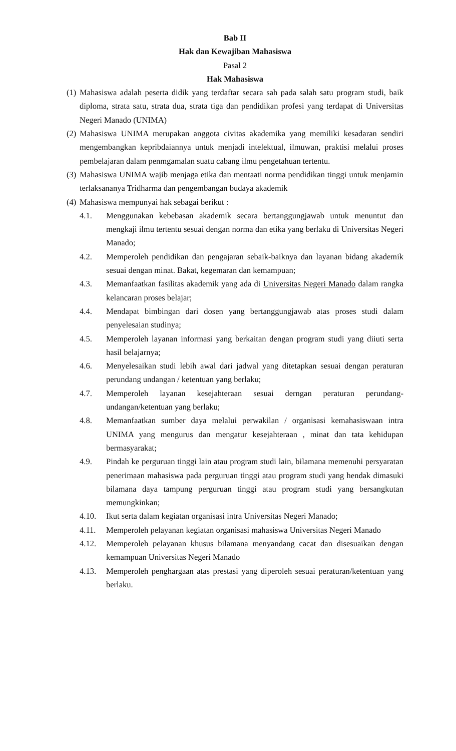Bab II
Hak dan Kewajiban Mahasiswa
Pasal 2
Hak Mahasiswa
(1) Mahasiswa adalah peserta didik yang terdaftar secara sah pada salah satu program studi, baik diploma, strata satu, strata dua, strata tiga dan pendidikan profesi yang terdapat di Universitas Negeri Manado (UNIMA)
(2) Mahasiswa UNIMA merupakan anggota civitas akademika yang memiliki kesadaran sendiri mengembangkan kepribdaiannya untuk menjadi intelektual, ilmuwan, praktisi melalui proses pembelajaran dalam penmgamalan suatu cabang ilmu pengetahuan tertentu.
(3) Mahasiswa UNIMA wajib menjaga etika dan mentaati norma pendidikan tinggi untuk menjamin terlaksananya Tridharma dan pengembangan budaya akademik
(4) Mahasiswa mempunyai hak sebagai berikut :
4.1. Menggunakan kebebasan akademik secara bertanggungjawab untuk menuntut dan mengkaji ilmu tertentu sesuai dengan norma dan etika yang berlaku di Universitas Negeri Manado;
4.2. Memperoleh pendidikan dan pengajaran sebaik-baiknya dan layanan bidang akademik sesuai dengan minat. Bakat, kegemaran dan kemampuan;
4.3. Memanfaatkan fasilitas akademik yang ada di Universitas Negeri Manado dalam rangka kelancaran proses belajar;
4.4. Mendapat bimbingan dari dosen yang bertanggungjawab atas proses studi dalam penyelesaian studinya;
4.5. Memperoleh layanan informasi yang berkaitan dengan program studi yang diiuti serta hasil belajarnya;
4.6. Menyelesaikan studi lebih awal dari jadwal yang ditetapkan sesuai dengan peraturan perundang undangan / ketentuan yang berlaku;
4.7. Memperoleh layanan kesejahteraan sesuai derngan peraturan perundang-undangan/ketentuan yang berlaku;
4.8. Memanfaatkan sumber daya melalui perwakilan / organisasi kemahasiswaan intra UNIMA yang mengurus dan mengatur kesejahteraan , minat dan tata kehidupan bermasyarakat;
4.9. Pindah ke perguruan tinggi lain atau program studi lain, bilamana memenuhi persyaratan penerimaan mahasiswa pada perguruan tinggi atau program studi yang hendak dimasuki bilamana daya tampung perguruan tinggi atau program studi yang bersangkutan memungkinkan;
4.10. Ikut serta dalam kegiatan organisasi intra Universitas Negeri Manado;
4.11. Memperoleh pelayanan kegiatan organisasi mahasiswa Universitas Negeri Manado
4.12. Memperoleh pelayanan khusus bilamana menyandang cacat dan disesuaikan dengan kemampuan Universitas Negeri Manado
4.13. Memperoleh penghargaan atas prestasi yang diperoleh sesuai peraturan/ketentuan yang berlaku.